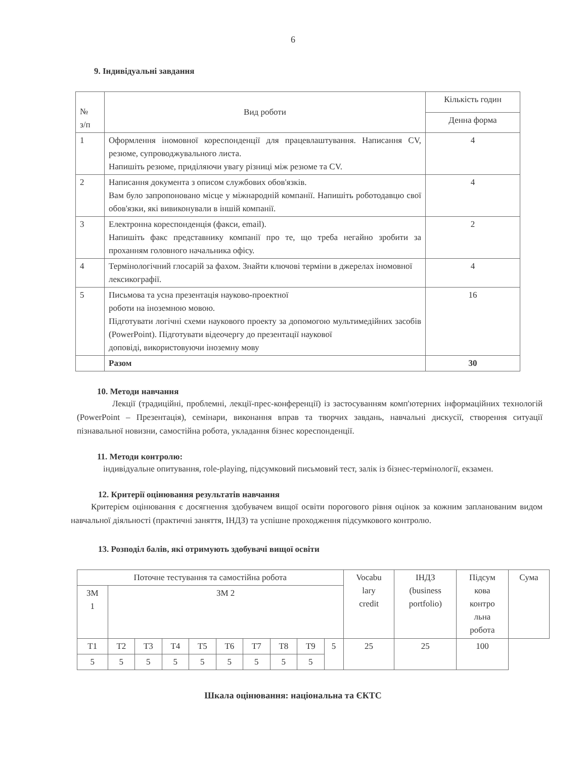6
9. Індивідуальні завдання
| № з/п | Вид роботи | Кількість годин |
| --- | --- | --- |
| | | Денна форма |
| 1 | Оформлення іномовної кореспонденції для працевлаштування. Написання CV, резюме, супроводжувального листа. Напишіть резюме, приділяючи увагу різниці між резюме та CV. | 4 |
| 2 | Написання документа з описом службових обов'язків. Вам було запропоновано місце у міжнародній компанії. Напишіть роботодавцю свої обов'язки, які вивиконували в іншій компанії. | 4 |
| 3 | Електронна кореспонденція (факси, email). Напишіть факс представнику компанії про те, що треба негайно зробити за проханням головного начальника офісу. | 2 |
| 4 | Термінологічний глосарій за фахом. Знайти ключові терміни в джерелах іномовної лексикографії. | 4 |
| 5 | Письмова та усна презентація науково-проектної роботи на іноземною мовою. Підготувати логічні схеми наукового проекту за допомогою мультимедійних засобів (PowerPoint). Підготувати відеочергу до презентації наукової доповіді, використовуючи іноземну мову | 16 |
| | Разом | 30 |
10. Методи навчання
Лекції (традиційні, проблемні, лекції-прес-конференції) із застосуванням комп'ютерних інформаційних технологій (PowerPoint – Презентація), семінари, виконання вправ та творчих завдань, навчальні дискусії, створення ситуації пізнавальної новизни, самостійна робота, укладання бізнес кореспонденції.
11. Методи контролю:
індивідуальне опитування, role-playing, підсумковий письмовий тест, залік із бізнес-термінології, екзамен.
12. Критерії оцінювання результатів навчання
Критерієм оцінювання є досягнення здобувачем вищої освіти порогового рівня оцінок за кожним запланованим видом навчальної діяльності (практичні заняття, ІНДЗ) та успішне проходження підсумкового контролю.
13. Розподіл балів, які отримують здобувачі вищої освіти
| Поточне тестування та самостійна робота | | | | | | | | | | Vocabu lary credit | ІНДЗ (business portfolio) | Підсум кова контро льна робота | Сума |
| ЗМ 1 | ЗМ 2 | | | | | | | | | | | | |
| Т1 | Т2 | Т3 | Т4 | Т5 | Т6 | Т7 | Т8 | Т9 | | 5 | 25 | 25 | 100 |
| 5 | 5 | 5 | 5 | 5 | 5 | 5 | 5 | 5 | | | | | |
Шкала оцінювання: національна та ЄКТС